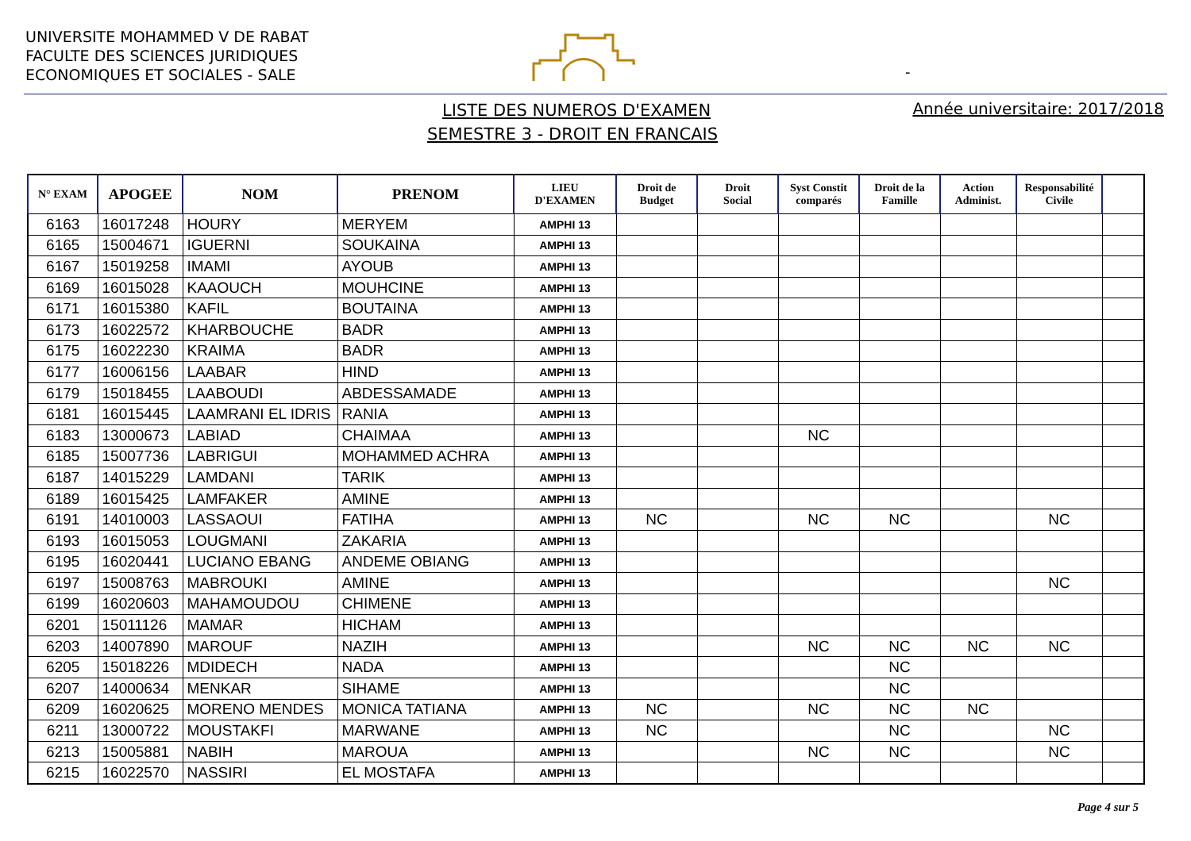UNIVERSITE MOHAMMED V DE RABAT
FACULTE DES SCIENCES JURIDIQUES
ECONOMIQUES ET SOCIALES - SALE
-
LISTE DES NUMEROS D'EXAMEN
SEMESTRE 3 - DROIT EN FRANCAIS
Année universitaire: 2017/2018
| N° EXAM | APOGEE | NOM | PRENOM | LIEU D'EXAMEN | Droit de Budget | Droit Social | Syst Constit comparés | Droit de la Famille | Action Administ. | Responsabilité Civile | |
| --- | --- | --- | --- | --- | --- | --- | --- | --- | --- | --- | --- |
| 6163 | 16017248 | HOURY | MERYEM | AMPHI 13 | | | | | | | |
| 6165 | 15004671 | IGUERNI | SOUKAINA | AMPHI 13 | | | | | | | |
| 6167 | 15019258 | IMAMI | AYOUB | AMPHI 13 | | | | | | | |
| 6169 | 16015028 | KAAOUCH | MOUHCINE | AMPHI 13 | | | | | | | |
| 6171 | 16015380 | KAFIL | BOUTAINA | AMPHI 13 | | | | | | | |
| 6173 | 16022572 | KHARBOUCHE | BADR | AMPHI 13 | | | | | | | |
| 6175 | 16022230 | KRAIMA | BADR | AMPHI 13 | | | | | | | |
| 6177 | 16006156 | LAABAR | HIND | AMPHI 13 | | | | | | | |
| 6179 | 15018455 | LAABOUDI | ABDESSAMADE | AMPHI 13 | | | | | | | |
| 6181 | 16015445 | LAAMRANI EL IDRIS | RANIA | AMPHI 13 | | | | | | | |
| 6183 | 13000673 | LABIAD | CHAIMAA | AMPHI 13 | | | NC | | | | |
| 6185 | 15007736 | LABRIGUI | MOHAMMED ACHRA | AMPHI 13 | | | | | | | |
| 6187 | 14015229 | LAMDANI | TARIK | AMPHI 13 | | | | | | | |
| 6189 | 16015425 | LAMFAKER | AMINE | AMPHI 13 | | | | | | | |
| 6191 | 14010003 | LASSAOUI | FATIHA | AMPHI 13 | NC | | NC | NC | | NC | |
| 6193 | 16015053 | LOUGMANI | ZAKARIA | AMPHI 13 | | | | | | | |
| 6195 | 16020441 | LUCIANO EBANG | ANDEME OBIANG | AMPHI 13 | | | | | | | |
| 6197 | 15008763 | MABROUKI | AMINE | AMPHI 13 | | | | | | NC | |
| 6199 | 16020603 | MAHAMOUDOU | CHIMENE | AMPHI 13 | | | | | | | |
| 6201 | 15011126 | MAMAR | HICHAM | AMPHI 13 | | | | | | | |
| 6203 | 14007890 | MAROUF | NAZIH | AMPHI 13 | | | NC | NC | NC | NC | |
| 6205 | 15018226 | MDIDECH | NADA | AMPHI 13 | | | | NC | | | |
| 6207 | 14000634 | MENKAR | SIHAME | AMPHI 13 | | | | NC | | | |
| 6209 | 16020625 | MORENO MENDES | MONICA TATIANA | AMPHI 13 | NC | | NC | NC | NC | | |
| 6211 | 13000722 | MOUSTAKFI | MARWANE | AMPHI 13 | NC | | | NC | | NC | |
| 6213 | 15005881 | NABIH | MAROUA | AMPHI 13 | | | NC | NC | | NC | |
| 6215 | 16022570 | NASSIRI | EL MOSTAFA | AMPHI 13 | | | | | | | |
Page 4 sur 5